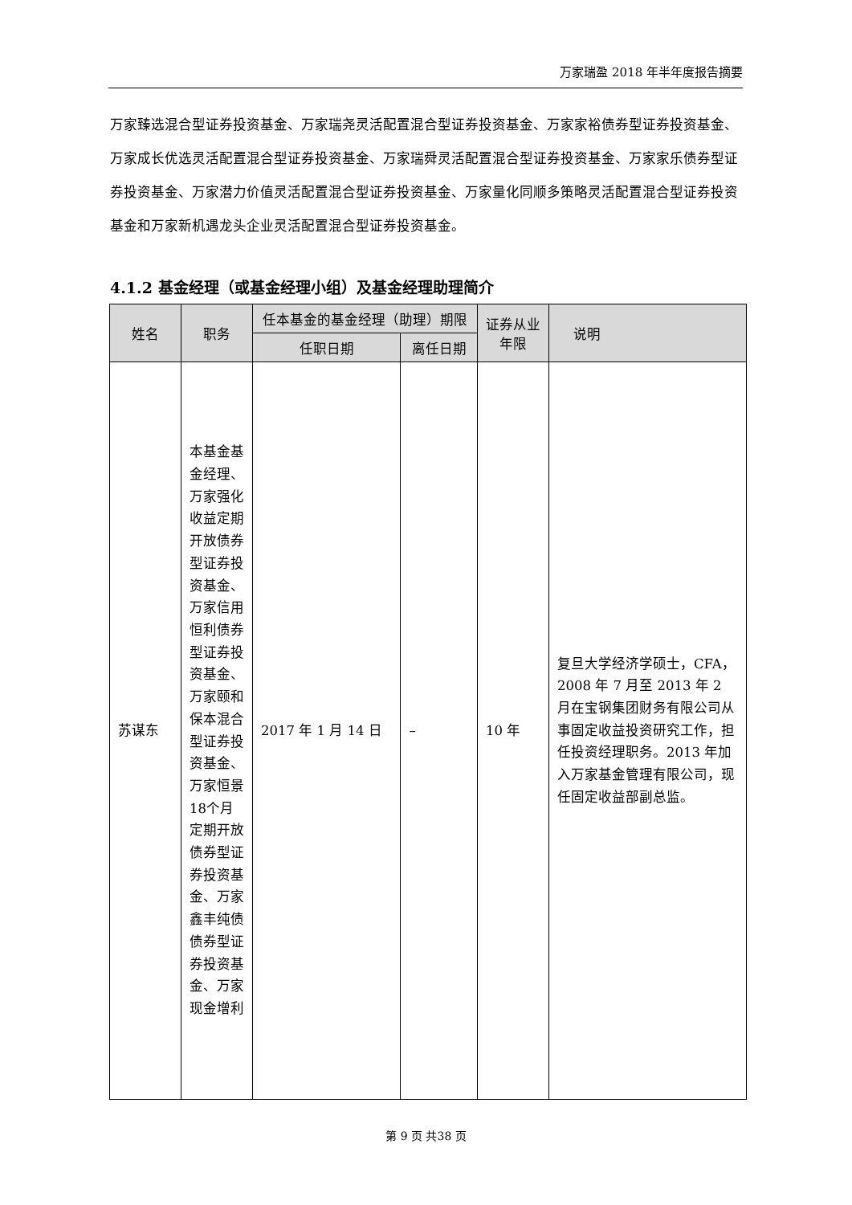万家瑞盈 2018 年半年度报告摘要
万家臻选混合型证券投资基金、万家瑞尧灵活配置混合型证券投资基金、万家家裕债券型证券投资基金、万家成长优选灵活配置混合型证券投资基金、万家瑞舜灵活配置混合型证券投资基金、万家家乐债券型证券投资基金、万家潜力价值灵活配置混合型证券投资基金、万家量化同顺多策略灵活配置混合型证券投资基金和万家新机遇龙头企业灵活配置混合型证券投资基金。
4.1.2 基金经理（或基金经理小组）及基金经理助理简介
| 姓名 | 职务 | 任本基金的基金经理（助理）期限 | | 证券从业年限 | 说明 |
| --- | --- | --- | --- | --- | --- |
| | | 任职日期 | 离任日期 | | |
| 苏谋东 | 本基金基金经理、万家强化收益定期开放债券型证券投资基金、万家信用恒利债券型证券投资基金、万家颐和保本混合型证券投资基金、万家恒景18个月定期开放债券型证券投资基金、万家鑫丰纯债债券型证券投资基金、万家现金增利 | 2017 年 1 月 14 日 | – | 10 年 | 复旦大学经济学硕士，CFA，2008 年 7 月至 2013 年 2 月在宝钢集团财务有限公司从事固定收益投资研究工作，担任投资经理职务。2013 年加入万家基金管理有限公司，现任固定收益部副总监。 |
第 9 页 共38 页